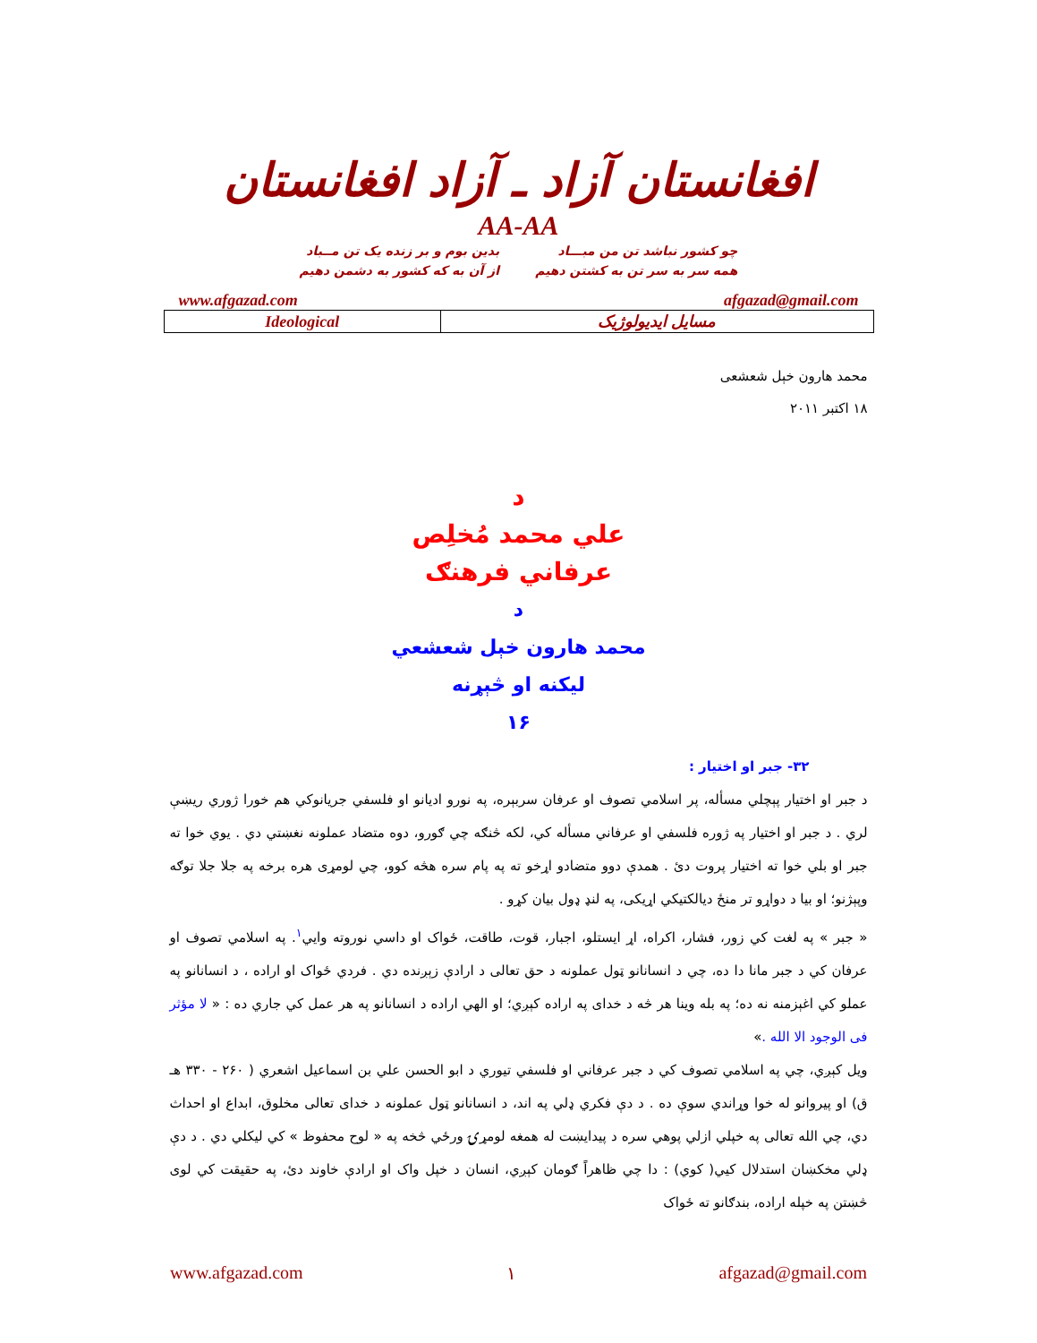افغانستان آزاد ـ آزاد افغانستان
AA-AA
چو کشور نباشد تن من مبـــاد
همه سر به سر تن به کشتن دهیم
بدین بوم و بر زنده یک تن مــباد
از آن به که کشور به دشمن دهیم
www.afgazad.com afgazad@gmail.com
| Ideological | مسایل ایدیولوژیک |
محمد هارون خېل شعشعی
۱۸ اکتبر ۲۰۱۱
د
علي محمد مُخلِص
عرفاني فرهنګ
د
محمد هارون خېل شعشعي
ليکنه او څېړنه
۱۶
۳۲- جبر او اختيار :
د جبر او اختيار پېچلي مسأله، پر اسلامي تصوف او عرفان سربېره، په نورو اديانو او فلسفي جريانوکي هم خورا ژوري ريښې لري . د جبر او اختيار په ژوره فلسفي او عرفاني مسأله کي، لکه څنګه چي ګورو، دوه متضاد عملونه نغښتي دي . يوي خوا ته جبر او بلي خوا ته اختيار پروت دئ . همدې دوو متضادو اړخو ته په پام سره هڅه کوو، چي لومړی هره برخه په جلا جلا توګه وپېژنو؛ او بيا د دواړو تر منځ ديالکتيکي اړيکی، په لنډ ډول بيان کړو .
« جبر » په لغت کي زور، فشار، اکراه، اړ ايستلو، اجبار، قوت، طاقت، ځواک او داسي نوروته وايي<sup>۱</sup>. په اسلامي تصوف او عرفان کي د جبر مانا دا ده، چي د انسانانو ټول عملونه د حق تعالی د ارادې زېږنده دي . فردي ځواک او اراده ، د انسانانو په عملو کي اغېزمنه نه ده؛ په بله وينا هر څه د خدای په اراده کېږي؛ او الهي اراده د انسانانو په هر عمل کي جاري ده : « لا مؤثر فی الوجود الا الله .»
ويل کېږي، چي په اسلامي تصوف کي د جبر عرفاني او فلسفي تيوري د ابو الحسن علي بن اسماعيل اشعري ( ۲۶۰ - ۳۳۰ هـ ق) او پيروانو له خوا وړاندي سوې ده . د دې فکري ډلي په اند، د انسانانو ټول عملونه د خدای تعالی مخلوق، ابداع او احداث دي، چي الله تعالی په خپلي ازلي پوهي سره د پيدايښت له همغه لومړۍ ورځي څخه په « لوح محفوظ » کي ليکلي دي . د دې ډلي مخکښان استدلال کيي( کوي) : دا چي ظاهراً ګومان کېږي، انسان د خپل واک او ارادې خاوند دئ، په حقيقت کي لوی څښتن په خپله اراده، بندګانو ته ځواک
www.afgazad.com ۱ afgazad@gmail.com